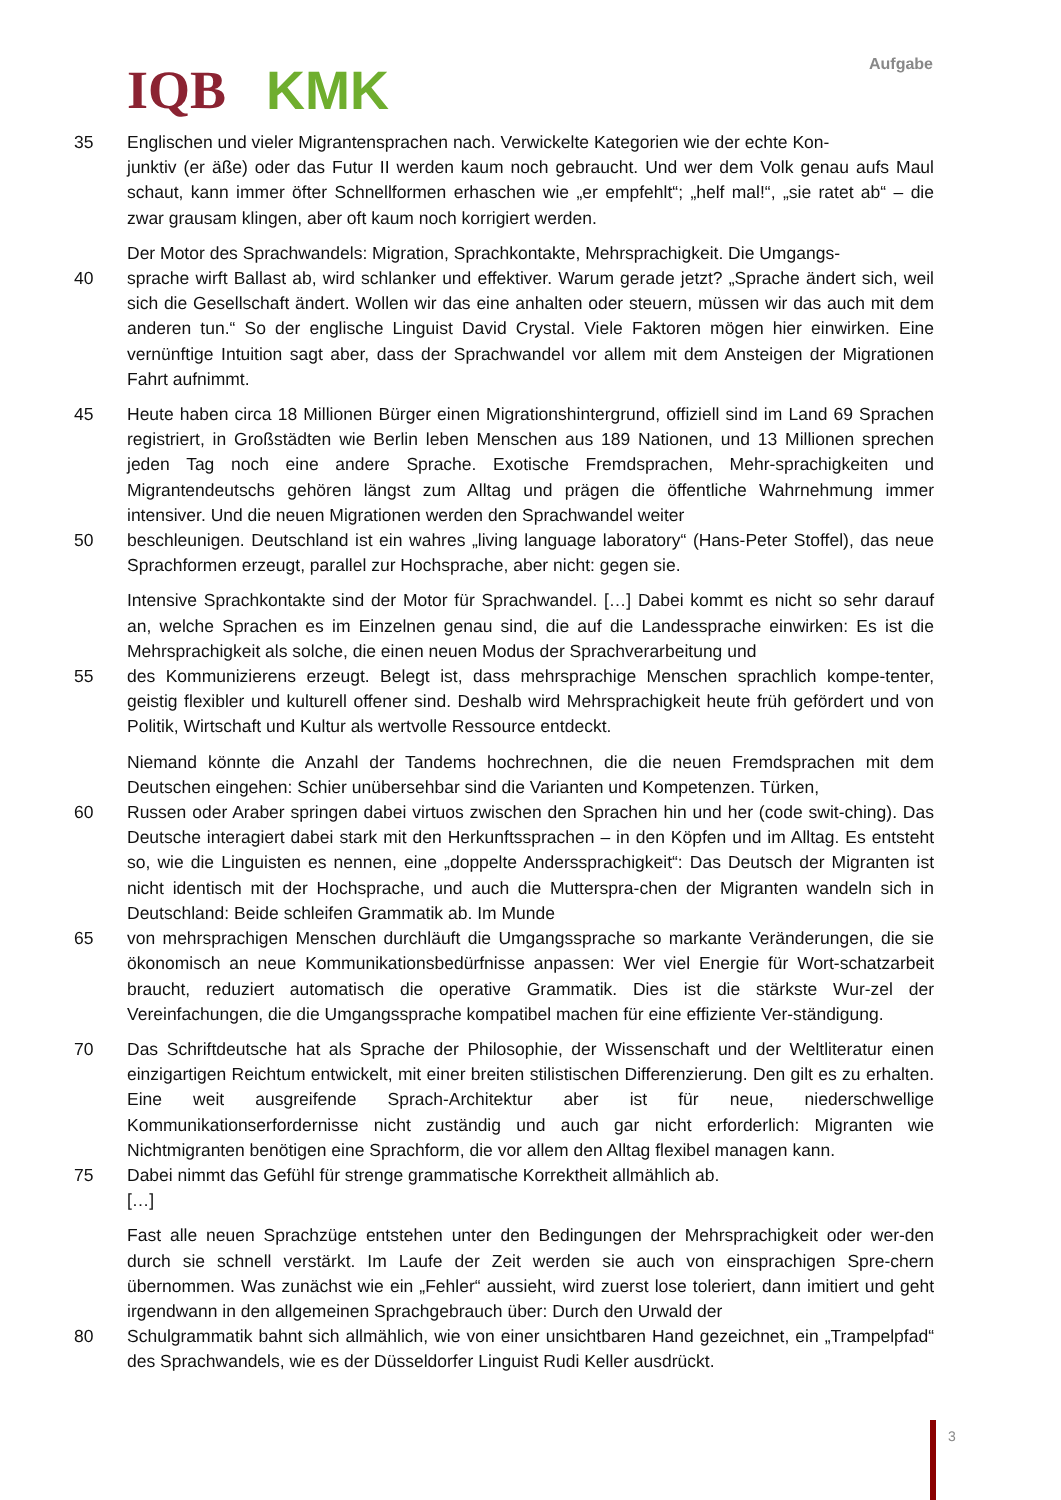IQB KMK
Aufgabe
35 Englischen und vieler Migrantensprachen nach. Verwickelte Kategorien wie der echte Kon-
junktiv (er äße) oder das Futur II werden kaum noch gebraucht. Und wer dem Volk genau aufs Maul schaut, kann immer öfter Schnellformen erhaschen wie „er empfehlt“; „helf mal!“, „sie ratet ab“ – die zwar grausam klingen, aber oft kaum noch korrigiert werden.
Der Motor des Sprachwandels: Migration, Sprachkontakte, Mehrsprachigkeit. Die Umgangs-
40 sprache wirft Ballast ab, wird schlanker und effektiver. Warum gerade jetzt? „Sprache ändert sich, weil sich die Gesellschaft ändert. Wollen wir das eine anhalten oder steuern, müssen wir das auch mit dem anderen tun.“ So der englische Linguist David Crystal. Viele Faktoren mögen hier einwirken. Eine vernünftige Intuition sagt aber, dass der Sprachwandel vor allem mit dem Ansteigen der Migrationen Fahrt aufnimmt.
45 Heute haben circa 18 Millionen Bürger einen Migrationshintergrund, offiziell sind im Land 69 Sprachen registriert, in Großstädten wie Berlin leben Menschen aus 189 Nationen, und 13 Millionen sprechen jeden Tag noch eine andere Sprache. Exotische Fremdsprachen, Mehr-sprachigkeiten und Migrantendeutschs gehören längst zum Alltag und prägen die öffentliche Wahrnehmung immer intensiver. Und die neuen Migrationen werden den Sprachwandel weiter
50 beschleunigen. Deutschland ist ein wahres „living language laboratory“ (Hans-Peter Stoffel), das neue Sprachformen erzeugt, parallel zur Hochsprache, aber nicht: gegen sie.
Intensive Sprachkontakte sind der Motor für Sprachwandel. […] Dabei kommt es nicht so sehr darauf an, welche Sprachen es im Einzelnen genau sind, die auf die Landessprache einwirken: Es ist die Mehrsprachigkeit als solche, die einen neuen Modus der Sprachverarbeitung und
55 des Kommunizierens erzeugt. Belegt ist, dass mehrsprachige Menschen sprachlich kompe-tenter, geistig flexibler und kulturell offener sind. Deshalb wird Mehrsprachigkeit heute früh gefördert und von Politik, Wirtschaft und Kultur als wertvolle Ressource entdeckt.
Niemand könnte die Anzahl der Tandems hochrechnen, die die neuen Fremdsprachen mit dem Deutschen eingehen: Schier unübersehbar sind die Varianten und Kompetenzen. Türken,
60 Russen oder Araber springen dabei virtuos zwischen den Sprachen hin und her (code swit-ching). Das Deutsche interagiert dabei stark mit den Herkunftssprachen – in den Köpfen und im Alltag. Es entsteht so, wie die Linguisten es nennen, eine „doppelte Anderssprachigkeit“: Das Deutsch der Migranten ist nicht identisch mit der Hochsprache, und auch die Mutterspra-chen der Migranten wandeln sich in Deutschland: Beide schleifen Grammatik ab. Im Munde
65 von mehrsprachigen Menschen durchläuft die Umgangssprache so markante Veränderungen, die sie ökonomisch an neue Kommunikationsbedürfnisse anpassen: Wer viel Energie für Wort-schatzarbeit braucht, reduziert automatisch die operative Grammatik. Dies ist die stärkste Wur-zel der Vereinfachungen, die die Umgangssprache kompatibel machen für eine effiziente Ver-ständigung.
70 Das Schriftdeutsche hat als Sprache der Philosophie, der Wissenschaft und der Weltliteratur einen einzigartigen Reichtum entwickelt, mit einer breiten stilistischen Differenzierung. Den gilt es zu erhalten. Eine weit ausgreifende Sprach-Architektur aber ist für neue, niederschwellige Kommunikationserfordernisse nicht zuständig und auch gar nicht erforderlich: Migranten wie Nichtmigranten benötigen eine Sprachform, die vor allem den Alltag flexibel managen kann.
75 Dabei nimmt das Gefühl für strenge grammatische Korrektheit allmählich ab.
[…]
Fast alle neuen Sprachzüge entstehen unter den Bedingungen der Mehrsprachigkeit oder wer-den durch sie schnell verstärkt. Im Laufe der Zeit werden sie auch von einsprachigen Spre-chern übernommen. Was zunächst wie ein „Fehler“ aussieht, wird zuerst lose toleriert, dann imitiert und geht irgendwann in den allgemeinen Sprachgebrauch über: Durch den Urwald der
80 Schulgrammatik bahnt sich allmählich, wie von einer unsichtbaren Hand gezeichnet, ein „Trampelpfad“ des Sprachwandels, wie es der Düsseldorfer Linguist Rudi Keller ausdrückt.
3